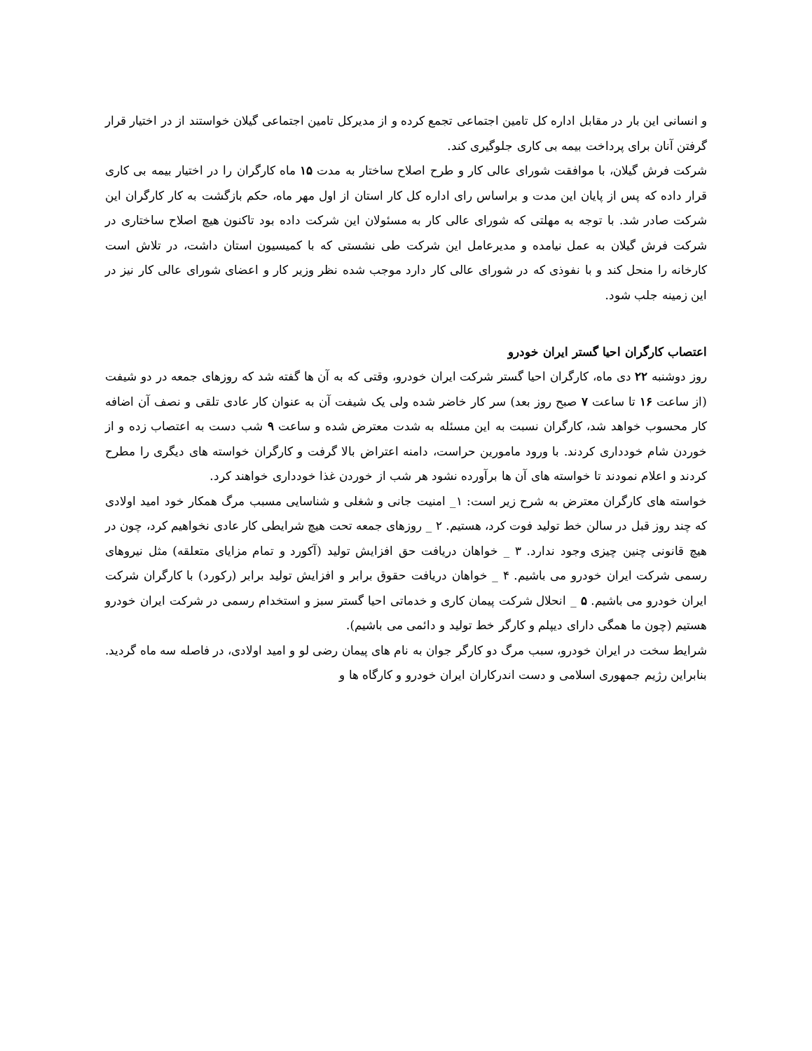و انسانی این بار در مقابل اداره کل تامین اجتماعی تجمع کرده و از مدیرکل تامین اجتماعی گیلان خواستند از در اختیار قرار گرفتن آنان برای پرداخت بیمه بی کاری جلوگیری کند.
شرکت فرش گیلان، با موافقت شورای عالی کار و طرح اصلاح ساختار به مدت ۱۵ ماه کارگران را در اختیار بیمه بی کاری قرار داده که پس از پایان این مدت و براساس رای اداره کل کار استان از اول مهر ماه، حکم بازگشت به کار کارگران این شرکت صادر شد. با توجه به مهلتی که شورای عالی کار به مسئولان این شرکت داده بود تاکنون هیچ اصلاح ساختاری در شرکت فرش گیلان به عمل نیامده و مدیرعامل این شرکت طی نشستی که با کمیسیون استان داشت، در تلاش است کارخانه را منحل کند و با نفوذی که در شورای عالی کار دارد موجب شده نظر وزیر کار و اعضای شورای عالی کار نیز در این زمینه جلب شود.
اعتصاب کارگران احیا گستر ایران خودرو
روز دوشنبه ۲۲ دی ماه، کارگران احیا گستر شرکت ایران خودرو، وقتی که به آن ها گفته شد که روزهای جمعه در دو شیفت (از ساعت ۱۶ تا ساعت ۷ صبح روز بعد) سر کار خاضر شده ولی یک شیفت آن به عنوان کار عادی تلقی و نصف آن اضافه کار محسوب خواهد شد، کارگران نسبت به این مسئله به شدت معترض شده و ساعت ۹ شب دست به اعتصاب زده و از خوردن شام خودداری کردند. با ورود مامورین حراست، دامنه اعتراض بالا گرفت و کارگران خواسته های دیگری را مطرح کردند و اعلام نمودند تا خواسته های آن ها برآورده نشود هر شب از خوردن غذا خودداری خواهند کرد.
خواسته های کارگران معترض به شرح زیر است: ۱_ امنیت جانی و شغلی و شناسایی مسبب مرگ همکار خود امید اولادی که چند روز قبل در سالن خط تولید فوت کرد، هستیم. ۲ _ روزهای جمعه تحت هیچ شرایطی کار عادی نخواهیم کرد، چون در هیچ قانونی چنین چیزی وجود ندارد. ۳ _ خواهان دریافت حق افزایش تولید (آکورد و تمام مزایای متعلقه) مثل نیروهای رسمی شرکت ایران خودرو می باشیم. ۴ _ خواهان دریافت حقوق برابر و افزایش تولید برابر (رکورد) با کارگران شرکت ایران خودرو می باشیم. ۵ _ انحلال شرکت پیمان کاری و خدماتی احیا گستر سبز و استخدام رسمی در شرکت ایران خودرو هستیم (چون ما همگی دارای دیپلم و کارگر خط تولید و دائمی می باشیم).
شرایط سخت در ایران خودرو، سبب مرگ دو کارگر جوان به نام های پیمان رضی لو و امید اولادی، در فاصله سه ماه گردید. بنابراین رژیم جمهوری اسلامی و دست اندرکاران ایران خودرو و کارگاه ها و